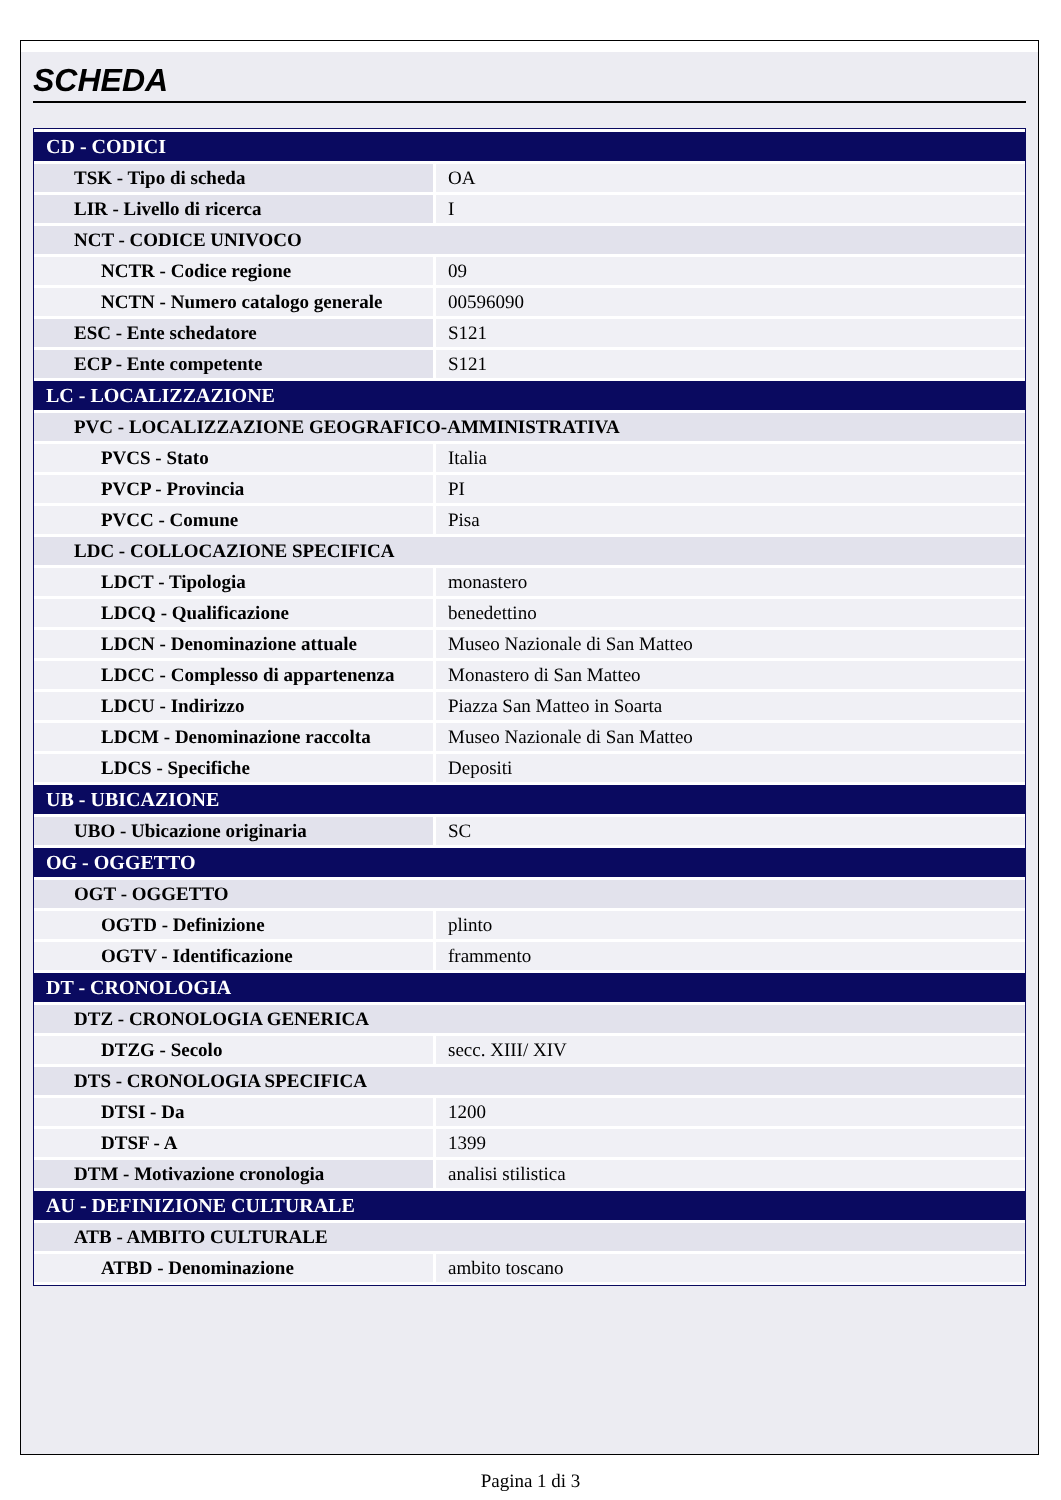SCHEDA
| CD - CODICI | |
| TSK - Tipo di scheda | OA |
| LIR - Livello di ricerca | I |
| NCT - CODICE UNIVOCO | |
| NCTR - Codice regione | 09 |
| NCTN - Numero catalogo generale | 00596090 |
| ESC - Ente schedatore | S121 |
| ECP - Ente competente | S121 |
| LC - LOCALIZZAZIONE | |
| PVC - LOCALIZZAZIONE GEOGRAFICO-AMMINISTRATIVA | |
| PVCS - Stato | Italia |
| PVCP - Provincia | PI |
| PVCC - Comune | Pisa |
| LDC - COLLOCAZIONE SPECIFICA | |
| LDCT - Tipologia | monastero |
| LDCQ - Qualificazione | benedettino |
| LDCN - Denominazione attuale | Museo Nazionale di San Matteo |
| LDCC - Complesso di appartenenza | Monastero di San Matteo |
| LDCU - Indirizzo | Piazza San Matteo in Soarta |
| LDCM - Denominazione raccolta | Museo Nazionale di San Matteo |
| LDCS - Specifiche | Depositi |
| UB - UBICAZIONE | |
| UBO - Ubicazione originaria | SC |
| OG - OGGETTO | |
| OGT - OGGETTO | |
| OGTD - Definizione | plinto |
| OGTV - Identificazione | frammento |
| DT - CRONOLOGIA | |
| DTZ - CRONOLOGIA GENERICA | |
| DTZG - Secolo | secc. XIII/ XIV |
| DTS - CRONOLOGIA SPECIFICA | |
| DTSI - Da | 1200 |
| DTSF - A | 1399 |
| DTM - Motivazione cronologia | analisi stilistica |
| AU - DEFINIZIONE CULTURALE | |
| ATB - AMBITO CULTURALE | |
| ATBD - Denominazione | ambito toscano |
Pagina 1 di 3